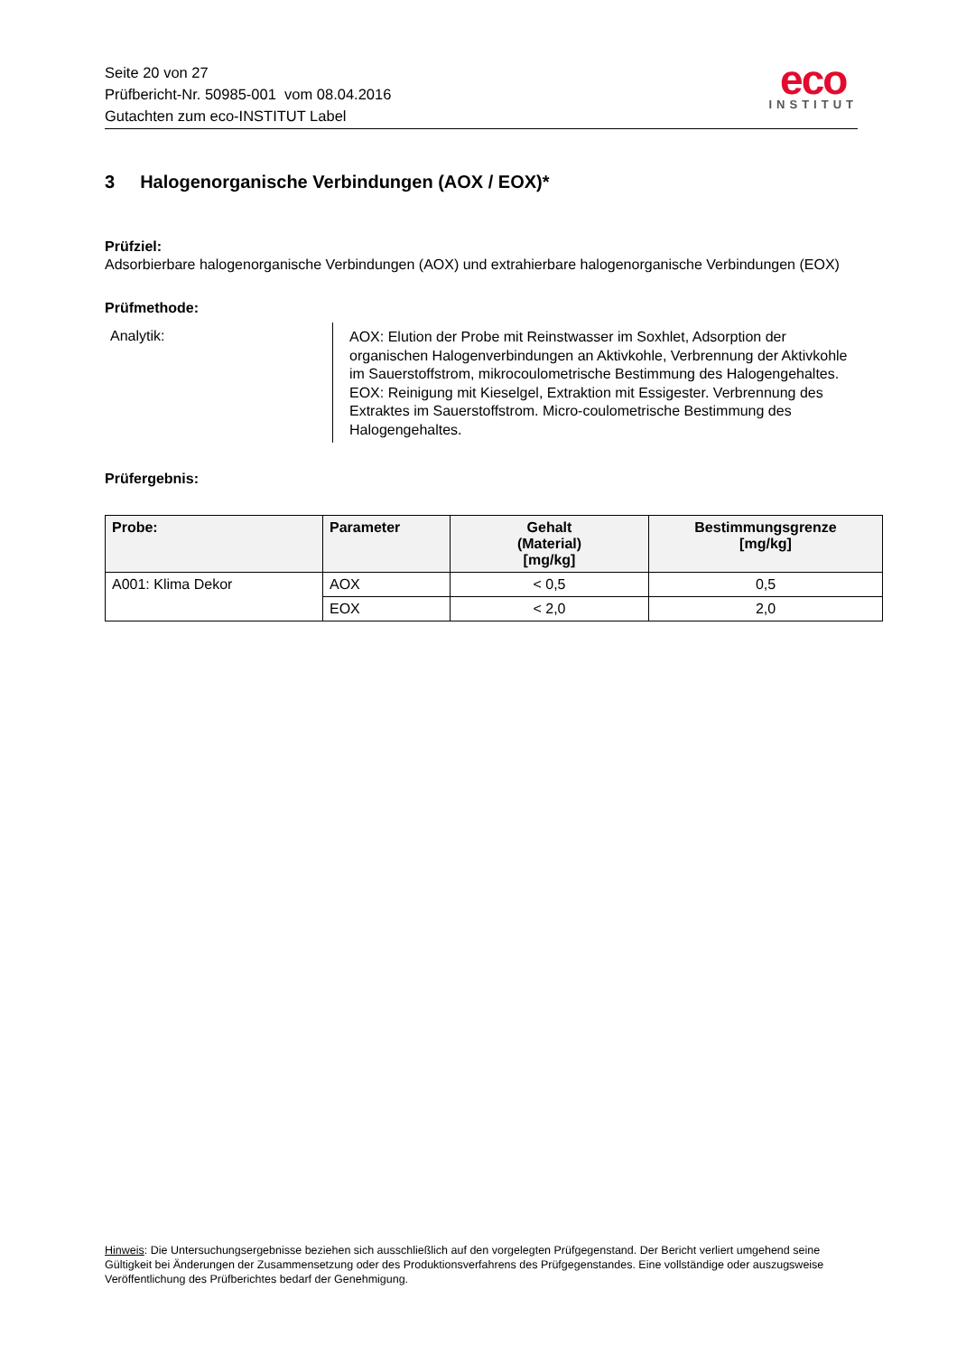Seite 20 von 27
Prüfbericht-Nr. 50985-001 vom 08.04.2016
Gutachten zum eco-INSTITUT Label
eco
INSTITUT
3 Halogenorganische Verbindungen (AOX / EOX)*
Prüfziel:
Adsorbierbare halogenorganische Verbindungen (AOX) und extrahierbare halogenorganische Verbindungen (EOX)
Prüfmethode:
Analytik:
AOX: Elution der Probe mit Reinstwasser im Soxhlet, Adsorption der organischen Halogenverbindungen an Aktivkohle, Verbrennung der Aktivkohle im Sauerstoffstrom, mikrocoulometrische Bestimmung des Halogengehaltes.
EOX: Reinigung mit Kieselgel, Extraktion mit Essigester. Verbrennung des Extraktes im Sauerstoffstrom. Micro-coulometrische Bestimmung des Halogengehaltes.
Prüfergebnis:
| Probe: | Parameter | Gehalt (Material) [mg/kg] | Bestimmungsgrenze [mg/kg] |
| --- | --- | --- | --- |
| A001: Klima Dekor | AOX | < 0,5 | 0,5 |
| | EOX | < 2,0 | 2,0 |
Hinweis: Die Untersuchungsergebnisse beziehen sich ausschließlich auf den vorgelegten Prüfgegenstand. Der Bericht verliert umgehend seine Gültigkeit bei Änderungen der Zusammensetzung oder des Produktionsverfahrens des Prüfgegenstandes. Eine vollständige oder auszugsweise Veröffentlichung des Prüfberichtes bedarf der Genehmigung.